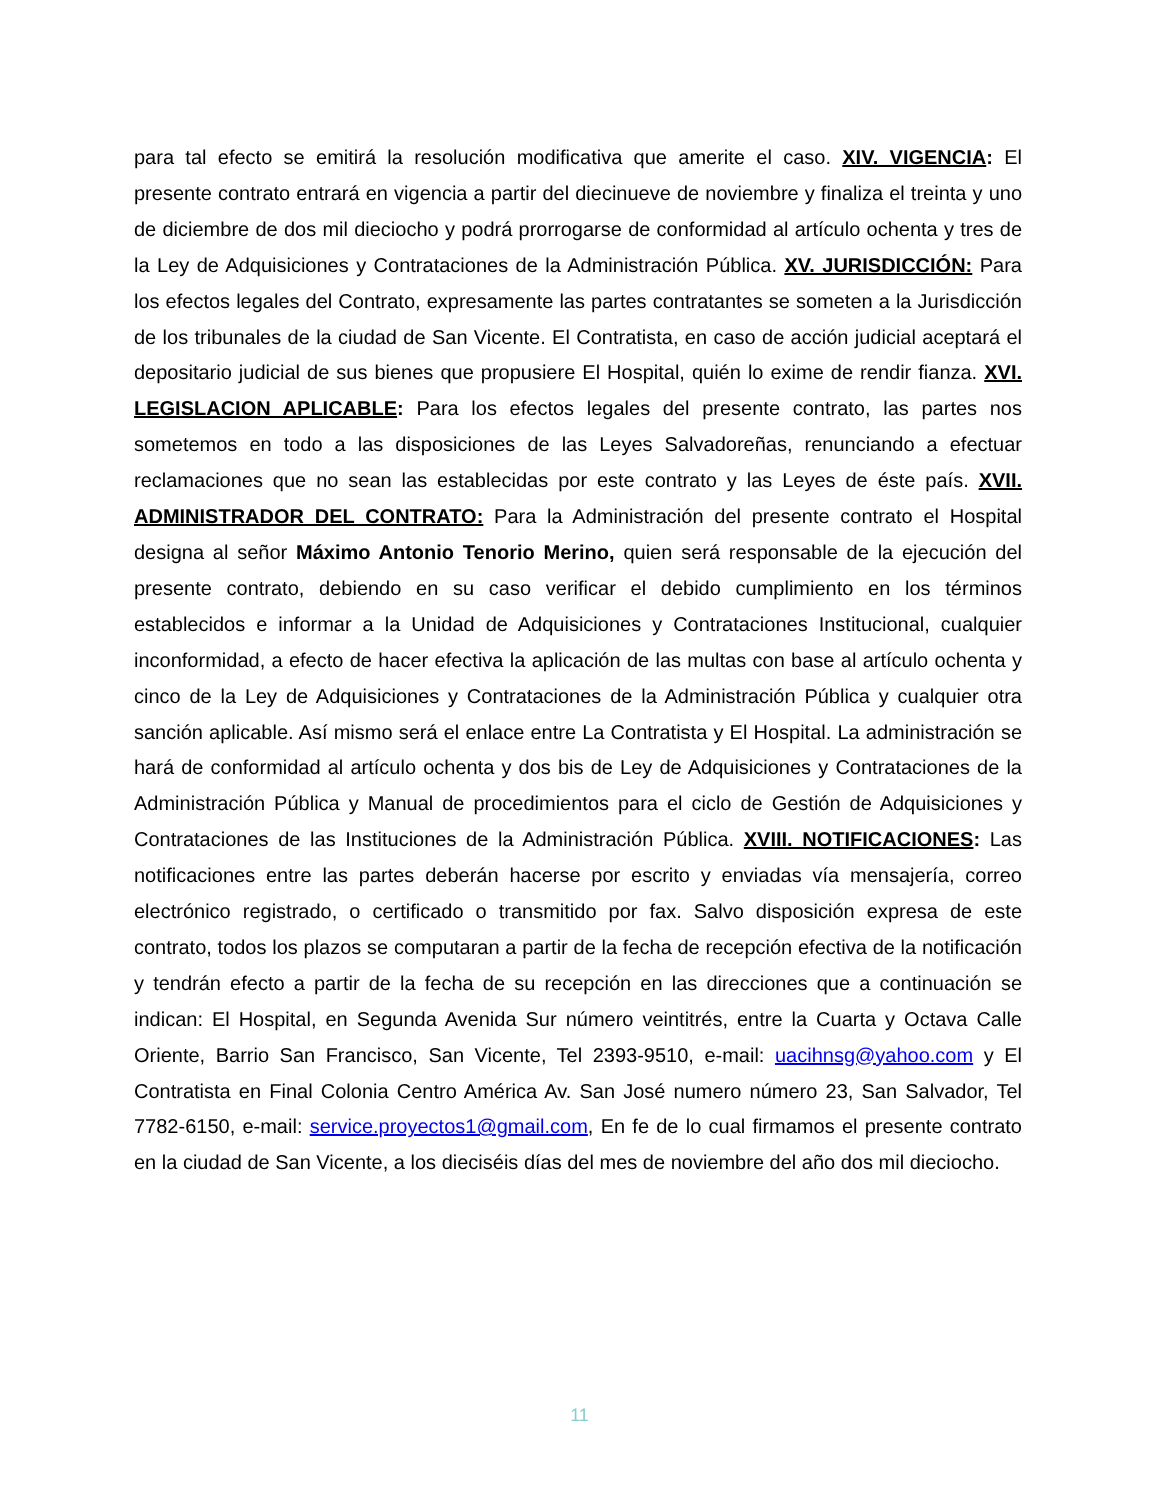para tal efecto se emitirá la resolución modificativa que amerite el caso. XIV. VIGENCIA: El presente contrato entrará en vigencia a partir del diecinueve de noviembre y finaliza el treinta y uno de diciembre de dos mil dieciocho y podrá prorrogarse de conformidad al artículo ochenta y tres de la Ley de Adquisiciones y Contrataciones de la Administración Pública. XV. JURISDICCIÓN: Para los efectos legales del Contrato, expresamente las partes contratantes se someten a la Jurisdicción de los tribunales de la ciudad de San Vicente. El Contratista, en caso de acción judicial aceptará el depositario judicial de sus bienes que propusiere El Hospital, quién lo exime de rendir fianza. XVI. LEGISLACION APLICABLE: Para los efectos legales del presente contrato, las partes nos sometemos en todo a las disposiciones de las Leyes Salvadoreñas, renunciando a efectuar reclamaciones que no sean las establecidas por este contrato y las Leyes de éste país. XVII. ADMINISTRADOR DEL CONTRATO: Para la Administración del presente contrato el Hospital designa al señor Máximo Antonio Tenorio Merino, quien será responsable de la ejecución del presente contrato, debiendo en su caso verificar el debido cumplimiento en los términos establecidos e informar a la Unidad de Adquisiciones y Contrataciones Institucional, cualquier inconformidad, a efecto de hacer efectiva la aplicación de las multas con base al artículo ochenta y cinco de la Ley de Adquisiciones y Contrataciones de la Administración Pública y cualquier otra sanción aplicable. Así mismo será el enlace entre La Contratista y El Hospital. La administración se hará de conformidad al artículo ochenta y dos bis de Ley de Adquisiciones y Contrataciones de la Administración Pública y Manual de procedimientos para el ciclo de Gestión de Adquisiciones y Contrataciones de las Instituciones de la Administración Pública. XVIII. NOTIFICACIONES: Las notificaciones entre las partes deberán hacerse por escrito y enviadas vía mensajería, correo electrónico registrado, o certificado o transmitido por fax. Salvo disposición expresa de este contrato, todos los plazos se computaran a partir de la fecha de recepción efectiva de la notificación y tendrán efecto a partir de la fecha de su recepción en las direcciones que a continuación se indican: El Hospital, en Segunda Avenida Sur número veintitrés, entre la Cuarta y Octava Calle Oriente, Barrio San Francisco, San Vicente, Tel 2393-9510, e-mail: uacihnsg@yahoo.com y El Contratista en Final Colonia Centro América Av. San José numero número 23, San Salvador, Tel 7782-6150, e-mail: service.proyectos1@gmail.com, En fe de lo cual firmamos el presente contrato en la ciudad de San Vicente, a los dieciséis días del mes de noviembre del año dos mil dieciocho.
11